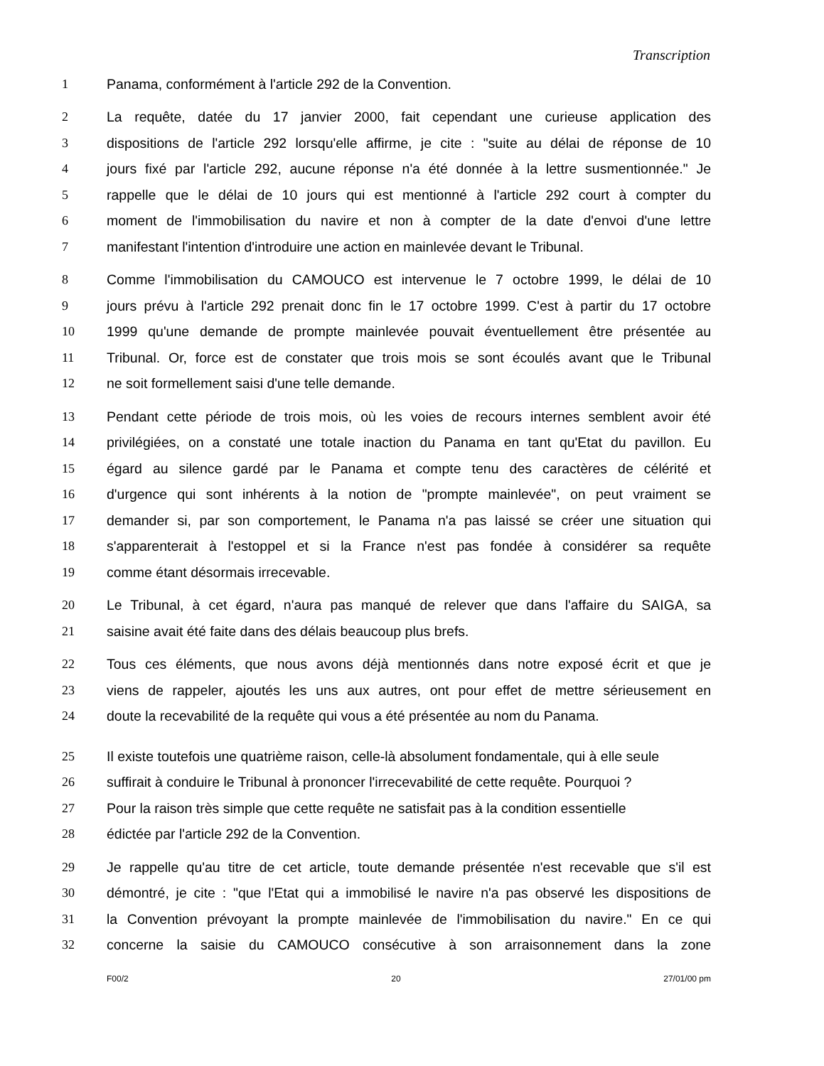Transcription
1 Panama, conformément à l'article 292 de la Convention.
2 La requête, datée du 17 janvier 2000, fait cependant une curieuse application des
3 dispositions de l'article 292 lorsqu'elle affirme, je cite : "suite au délai de réponse de 10
4 jours fixé par l'article 292, aucune réponse n'a été donnée à la lettre susmentionnée." Je
5 rappelle que le délai de 10 jours qui est mentionné à l'article 292 court à compter du
6 moment de l'immobilisation du navire et non à compter de la date d'envoi d'une lettre
7 manifestant l'intention d'introduire une action en mainlevée devant le Tribunal.
8 Comme l'immobilisation du CAMOUCO est intervenue le 7 octobre 1999, le délai de 10
9 jours prévu à l'article 292 prenait donc fin le 17 octobre 1999. C'est à partir du 17 octobre
10 1999 qu'une demande de prompte mainlevée pouvait éventuellement être présentée au
11 Tribunal. Or, force est de constater que trois mois se sont écoulés avant que le Tribunal
12 ne soit formellement saisi d'une telle demande.
13 Pendant cette période de trois mois, où les voies de recours internes semblent avoir été
14 privilégiées, on a constaté une totale inaction du Panama en tant qu'Etat du pavillon. Eu
15 égard au silence gardé par le Panama et compte tenu des caractères de célérité et
16 d'urgence qui sont inhérents à la notion de "prompte mainlevée", on peut vraiment se
17 demander si, par son comportement, le Panama n'a pas laissé se créer une situation qui
18 s'apparenterait à l'estoppel et si la France n'est pas fondée à considérer sa requête
19 comme étant désormais irrecevable.
20 Le Tribunal, à cet égard, n'aura pas manqué de relever que dans l'affaire du SAIGA, sa
21 saisine avait été faite dans des délais beaucoup plus brefs.
22 Tous ces éléments, que nous avons déjà mentionnés dans notre exposé écrit et que je
23 viens de rappeler, ajoutés les uns aux autres, ont pour effet de mettre sérieusement en
24 doute la recevabilité de la requête qui vous a été présentée au nom du Panama.
25 Il existe toutefois une quatrième raison, celle-là absolument fondamentale, qui à elle seule
26 suffirait à conduire le Tribunal à prononcer l'irrecevabilité de cette requête. Pourquoi ?
27 Pour la raison très simple que cette requête ne satisfait pas à la condition essentielle
28 édictée par l'article 292 de la Convention.
29 Je rappelle qu'au titre de cet article, toute demande présentée n'est recevable que s'il est
30 démontré, je cite : "que l'Etat qui a immobilisé le navire n'a pas observé les dispositions de
31 la Convention prévoyant la prompte mainlevée de l'immobilisation du navire." En ce qui
32 concerne la saisie du CAMOUCO consécutive à son arraisonnement dans la zone
F00/2 20 27/01/00 pm